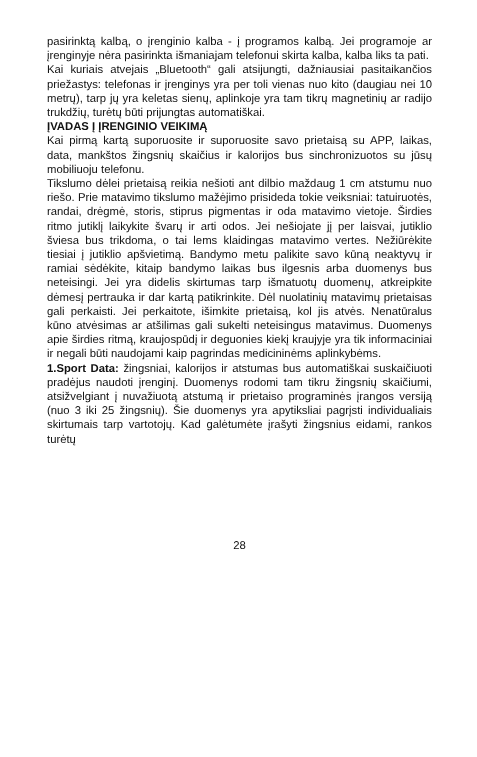pasirinktą kalbą, o įrenginio kalba - į programos kalbą. Jei programoje ar įrenginyje nėra pasirinkta išmaniajam telefonui skirta kalba, kalba liks ta pati.
Kai kuriais atvejais „Bluetooth“ gali atsijungti, dažniausiai pasitaikančios priežastys: telefonas ir įrenginys yra per toli vienas nuo kito (daugiau nei 10 metrų), tarp jų yra keletas sienų, aplinkoje yra tam tikrų magnetinių ar radijo trukdžių, turėtų būti prijungtas automatiškai.
ĮVADAS Į ĮRENGINIO VEIKIMĄ
Kai pirmą kartą suporuosite ir suporuosite savo prietaisą su APP, laikas, data, mankštos žingsnių skaičius ir kalorijos bus sinchronizuotos su jūsų mobiliuoju telefonu.
Tikslumo dėlei prietaisą reikia nešioti ant dilbio maždaug 1 cm atstumu nuo riešo. Prie matavimo tikslumo mažėjimo prisideda tokie veiksniai: tatuiruotės, randai, drėgmė, storis, stiprus pigmentas ir oda matavimo vietoje. Širdies ritmo jutiklį laikykite švarų ir arti odos. Jei nešiojate jį per laisvai, jutiklio šviesa bus trikdoma, o tai lems klaidingas matavimo vertes. Nežiūrėkite tiesiai į jutiklio apšvietimą. Bandymo metu palikite savo kūną neaktyvų ir ramiai sėdėkite, kitaip bandymo laikas bus ilgesnis arba duomenys bus neteisingi. Jei yra didelis skirtumas tarp išmatuotų duomenų, atkreipkite dėmesį pertrauka ir dar kartą patikrinkite. Dėl nuolatinių matavimų prietaisas gali perkaisti. Jei perkaitote, išimkite prietaisą, kol jis atvės. Nenatūralus kūno atvėsimas ar atšilimas gali sukelti neteisingus matavimus. Duomenys apie širdies ritmą, kraujospūdį ir deguonies kiekį kraujyje yra tik informaciniai ir negali būti naudojami kaip pagrindas medicininėms aplinkybėms.
1.Sport Data: žingsniai, kalorijos ir atstumas bus automatiškai suskaičiuoti pradėjus naudoti įrenginį. Duomenys rodomi tam tikru žingsnių skaičiumi, atsižvelgiant į nuvažiuotą atstumą ir prietaiso programinės įrangos versiją (nuo 3 iki 25 žingsnių). Šie duomenys yra apytiksliai pagrįsti individualiais skirtumais tarp vartotojų. Kad galėtumėte įrašyti žingsnius eidami, rankos turėtų
28